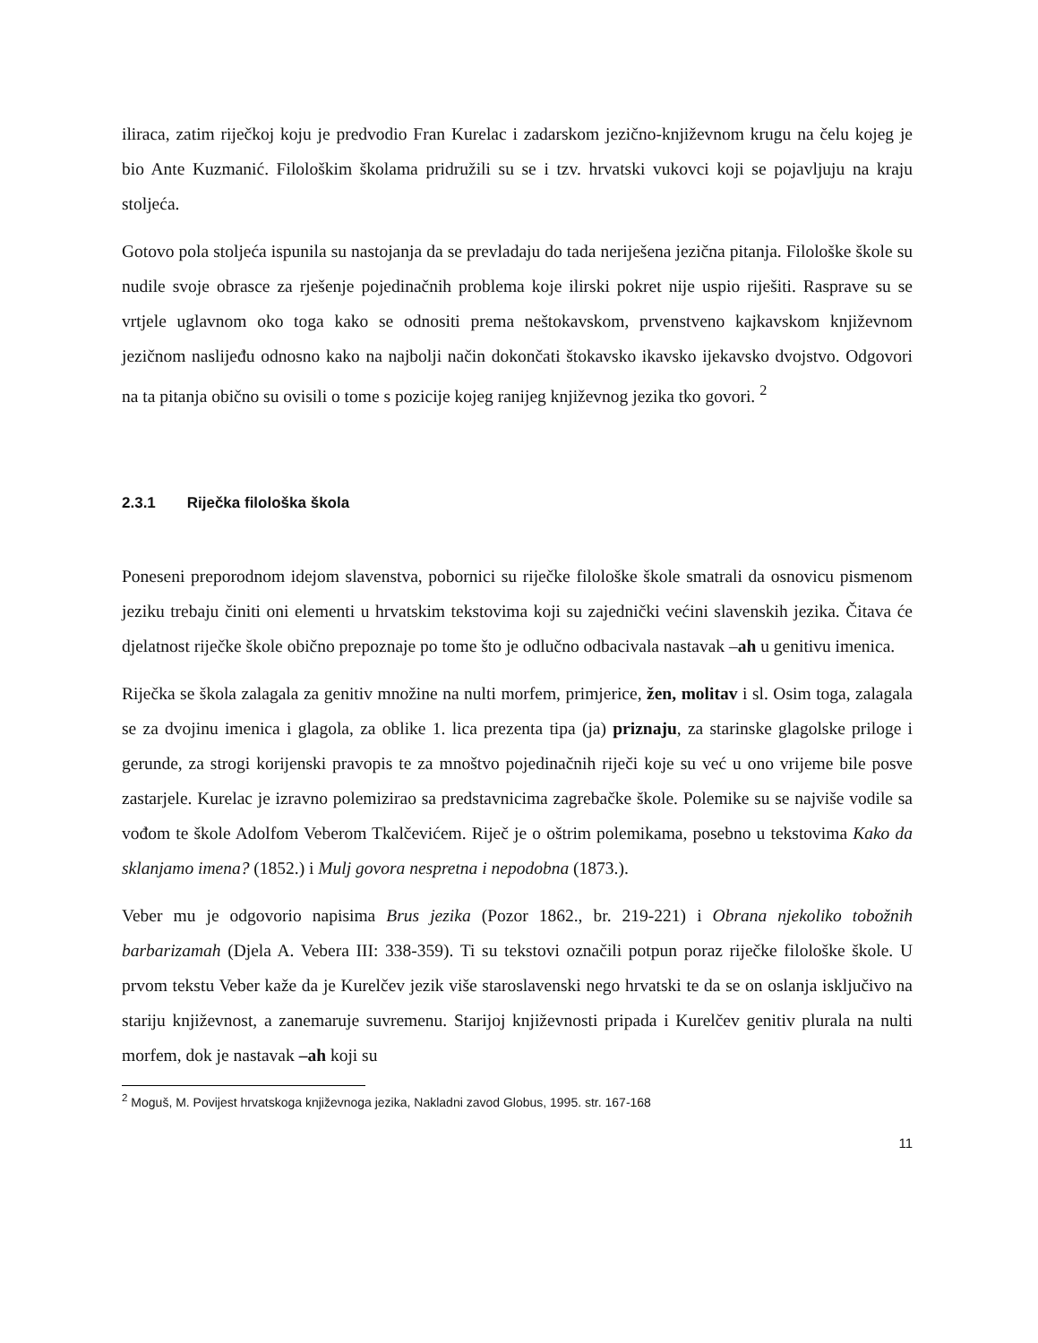iliraca, zatim riječkoj koju je predvodio Fran Kurelac i zadarskom jezično-književnom krugu na čelu kojeg je bio Ante Kuzmanić. Filološkim školama pridružili su se i tzv. hrvatski vukovci koji se pojavljuju na kraju stoljeća.
Gotovo pola stoljeća ispunila su nastojanja da se prevladaju do tada neriješena jezična pitanja. Filološke škole su nudile svoje obrasce za rješenje pojedinačnih problema koje ilirski pokret nije uspio riješiti. Rasprave su se vrtjele uglavnom oko toga kako se odnositi prema neštokavskom, prvenstveno kajkavskom književnom jezičnom naslijeđu odnosno kako na najbolji način dokončati štokavsko ikavsko ijekavsko dvojstvo. Odgovori na ta pitanja obično su ovisili o tome s pozicije kojeg ranijeg književnog jezika tko govori. <sup>2</sup>
2.3.1 Riječka filološka škola
Poneseni preporodnom idejom slavenstva, pobornici su riječke filološke škole smatrali da osnovicu pismenom jeziku trebaju činiti oni elementi u hrvatskim tekstovima koji su zajednički većini slavenskih jezika. Čitava će djelatnost riječke škole obično prepoznaje po tome što je odlučno odbacivala nastavak –ah u genitivu imenica.
Riječka se škola zalagala za genitiv množine na nulti morfem, primjerice, žen, molitav i sl. Osim toga, zalagala se za dvojinu imenica i glagola, za oblike 1. lica prezenta tipa (ja) priznaju, za starinske glagolske priloge i gerunde, za strogi korijenski pravopis te za mnoštvo pojedinačnih riječi koje su već u ono vrijeme bile posve zastarjele. Kurelac je izravno polemizirao sa predstavnicima zagrebačke škole. Polemike su se najviše vodile sa vođom te škole Adolfom Veberom Tkalčevićem. Riječ je o oštrim polemikama, posebno u tekstovima Kako da sklanjamo imena? (1852.) i Mulj govora nespretna i nepodobna (1873.).
Veber mu je odgovorio napisima Brus jezika (Pozor 1862., br. 219-221) i Obrana njekoliko tobožnih barbarizamah (Djela A. Vebera III: 338-359). Ti su tekstovi označili potpun poraz riječke filološke škole. U prvom tekstu Veber kaže da je Kurelčev jezik više staroslavenski nego hrvatski te da se on oslanja isključivo na stariju književnost, a zanemaruje suvremenu. Starijoj književnosti pripada i Kurelčev genitiv plurala na nulti morfem, dok je nastavak –ah koji su
<sup>2</sup> Moguš, M. Povijest hrvatskoga književnoga jezika, Nakladni zavod Globus, 1995. str. 167-168
11